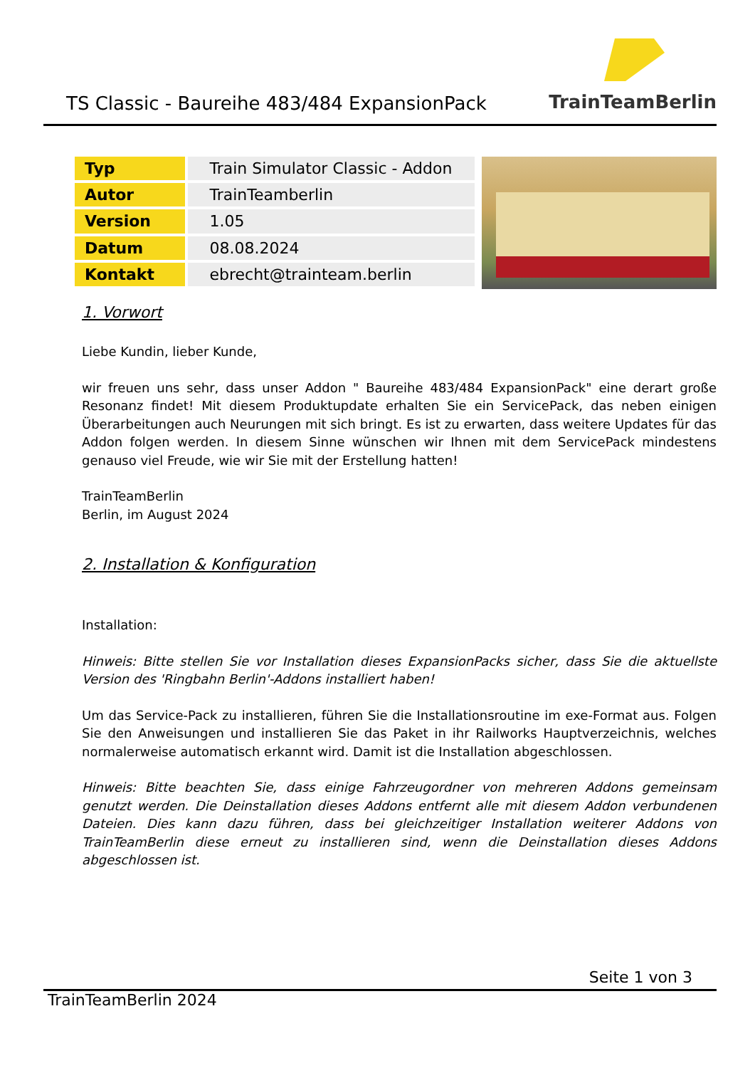TS Classic - Baureihe 483/484 ExpansionPack
TrainTeamBerlin
| Typ | Train Simulator Classic - Addon |
| Autor | TrainTeamberlin |
| Version | 1.05 |
| Datum | 08.08.2024 |
| Kontakt | ebrecht@trainteam.berlin |
1. Vorwort
Liebe Kundin, lieber Kunde,
wir freuen uns sehr, dass unser Addon " Baureihe 483/484 ExpansionPack" eine derart große Resonanz findet! Mit diesem Produktupdate erhalten Sie ein ServicePack, das neben einigen Überarbeitungen auch Neurungen mit sich bringt. Es ist zu erwarten, dass weitere Updates für das Addon folgen werden. In diesem Sinne wünschen wir Ihnen mit dem ServicePack mindestens genauso viel Freude, wie wir Sie mit der Erstellung hatten!
TrainTeamBerlin
Berlin, im August 2024
2. Installation & Konfiguration
Installation:
Hinweis: Bitte stellen Sie vor Installation dieses ExpansionPacks sicher, dass Sie die aktuellste Version des 'Ringbahn Berlin'-Addons installiert haben!
Um das Service-Pack zu installieren, führen Sie die Installationsroutine im exe-Format aus. Folgen Sie den Anweisungen und installieren Sie das Paket in ihr Railworks Hauptverzeichnis, welches normalerweise automatisch erkannt wird. Damit ist die Installation abgeschlossen.
Hinweis: Bitte beachten Sie, dass einige Fahrzeugordner von mehreren Addons gemeinsam genutzt werden. Die Deinstallation dieses Addons entfernt alle mit diesem Addon verbundenen Dateien. Dies kann dazu führen, dass bei gleichzeitiger Installation weiterer Addons von TrainTeamBerlin diese erneut zu installieren sind, wenn die Deinstallation dieses Addons abgeschlossen ist.
Seite 1 von 3
TrainTeamBerlin 2024